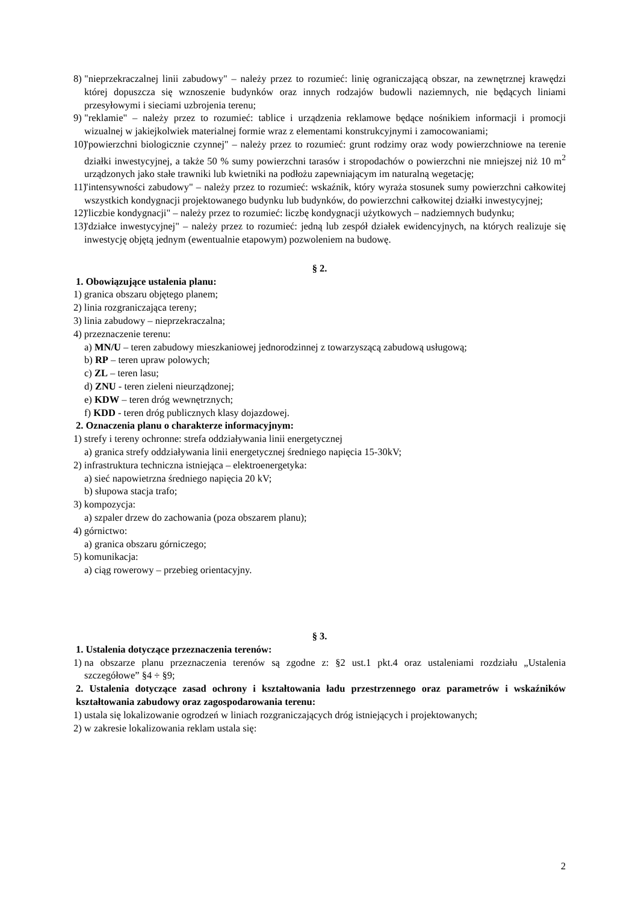8) "nieprzekraczalnej linii zabudowy" – należy przez to rozumieć: linię ograniczającą obszar, na zewnętrznej krawędzi której dopuszcza się wznoszenie budynków oraz innych rodzajów budowli naziemnych, nie będących liniami przesyłowymi i sieciami uzbrojenia terenu;
9) "reklamie" – należy przez to rozumieć: tablice i urządzenia reklamowe będące nośnikiem informacji i promocji wizualnej w jakiejkolwiek materialnej formie wraz z elementami konstrukcyjnymi i zamocowaniami;
10) "powierzchni biologicznie czynnej" – należy przez to rozumieć: grunt rodzimy oraz wody powierzchniowe na terenie działki inwestycyjnej, a także 50 % sumy powierzchni tarasów i stropodachów o powierzchni nie mniejszej niż 10 m<sup>2</sup> urządzonych jako stałe trawniki lub kwietniki na podłożu zapewniającym im naturalną wegetację;
11) "intensywności zabudowy" – należy przez to rozumieć: wskaźnik, który wyraża stosunek sumy powierzchni całkowitej wszystkich kondygnacji projektowanego budynku lub budynków, do powierzchni całkowitej działki inwestycyjnej;
12) "liczbie kondygnacji" – należy przez to rozumieć: liczbę kondygnacji użytkowych – nadziemnych budynku;
13) "działce inwestycyjnej" – należy przez to rozumieć: jedną lub zespół działek ewidencyjnych, na których realizuje się inwestycję objętą jednym (ewentualnie etapowym) pozwoleniem na budowę.
§ 2.
1. Obowiązujące ustalenia planu:
1) granica obszaru objętego planem;
2) linia rozgraniczająca tereny;
3) linia zabudowy – nieprzekraczalna;
4) przeznaczenie terenu:
a) MN/U – teren zabudowy mieszkaniowej jednorodzinnej z towarzyszącą zabudową usługową;
b) RP – teren upraw polowych;
c) ZL – teren lasu;
d) ZNU - teren zieleni nieurządzonej;
e) KDW – teren dróg wewnętrznych;
f) KDD - teren dróg publicznych klasy dojazdowej.
2. Oznaczenia planu o charakterze informacyjnym:
1) strefy i tereny ochronne: strefa oddziaływania linii energetycznej
a) granica strefy oddziaływania linii energetycznej średniego napięcia 15-30kV;
2) infrastruktura techniczna istniejąca – elektroenergetyka:
a) sieć napowietrzna średniego napięcia 20 kV;
b) słupowa stacja trafo;
3) kompozycja:
a) szpaler drzew do zachowania (poza obszarem planu);
4) górnictwo:
a) granica obszaru górniczego;
5) komunikacja:
a) ciąg rowerowy – przebieg orientacyjny.
§ 3.
1. Ustalenia dotyczące przeznaczenia terenów:
1) na obszarze planu przeznaczenia terenów są zgodne z: §2 ust.1 pkt.4 oraz ustaleniami rozdziału „Ustalenia szczegółowe” §4 ÷ §9;
2. Ustalenia dotyczące zasad ochrony i kształtowania ładu przestrzennego oraz parametrów i wskaźników kształtowania zabudowy oraz zagospodarowania terenu:
1) ustala się lokalizowanie ogrodzeń w liniach rozgraniczających dróg istniejących i projektowanych;
2) w zakresie lokalizowania reklam ustala się:
2